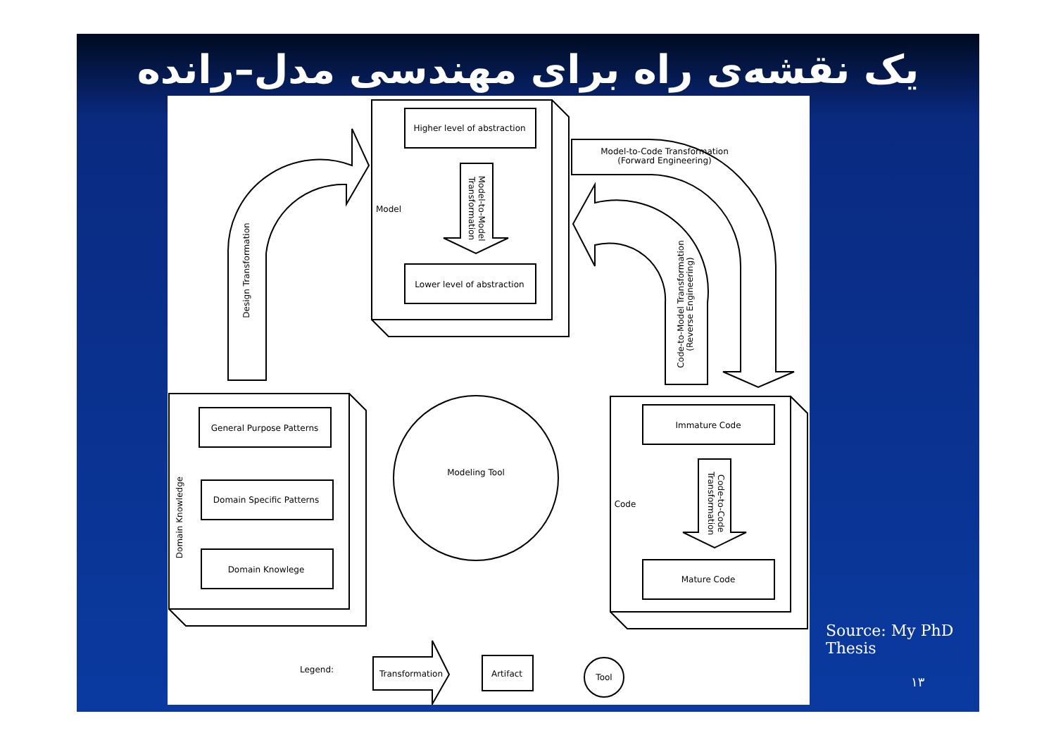یک نقشه‌ی راه برای مهندسی مدل–رانده
Higher level of abstraction
Lower level of abstraction
Model
Model-to-Code Transformation
(Forward Engineering)
General Purpose Patterns
Domain Specific Patterns
Domain Knowlege
Immature Code
Mature Code
Code
Modeling Tool
Legend:
Transformation
Artifact
Tool
Design Transformation
Domain Knowledge
Model-to-Model
Transformation
Code-to-Model Transformation
(Reverse Engineering)
Code-to-Code
Transformation
Source: My PhD
Thesis
۱۳